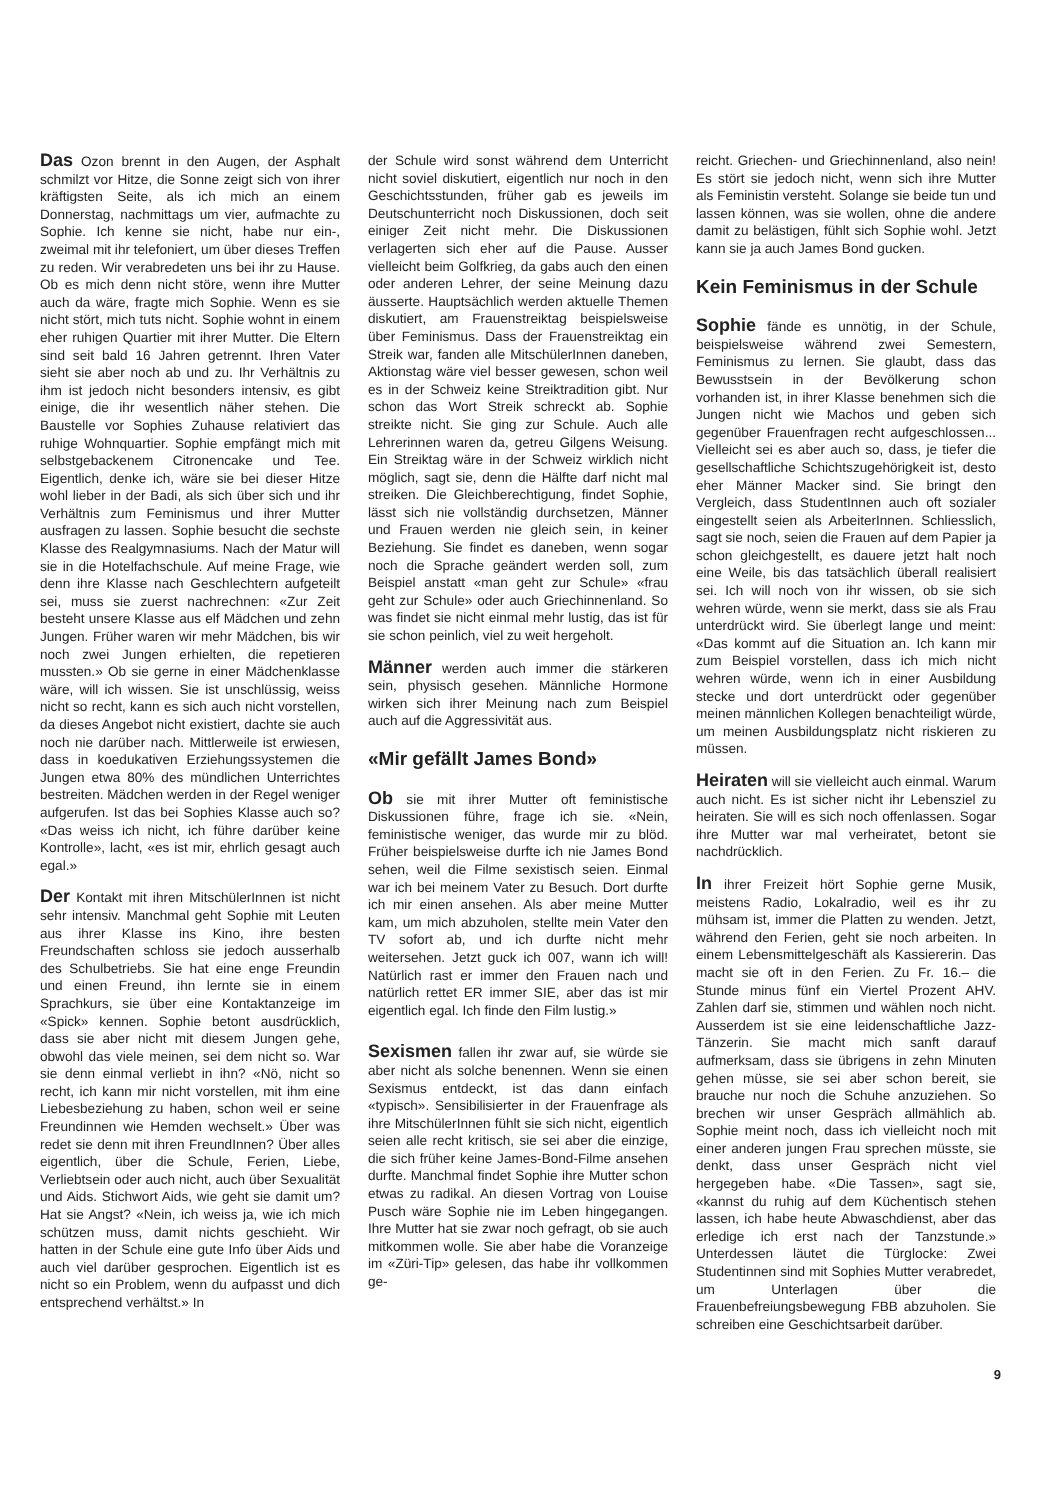Das Ozon brennt in den Augen, der Asphalt schmilzt vor Hitze, die Sonne zeigt sich von ihrer kräftigsten Seite, als ich mich an einem Donnerstag, nachmittags um vier, aufmachte zu Sophie. Ich kenne sie nicht, habe nur ein-, zweimal mit ihr telefoniert, um über dieses Treffen zu reden. Wir verabredeten uns bei ihr zu Hause. Ob es mich denn nicht störe, wenn ihre Mutter auch da wäre, fragte mich Sophie. Wenn es sie nicht stört, mich tuts nicht. Sophie wohnt in einem eher ruhigen Quartier mit ihrer Mutter. Die Eltern sind seit bald 16 Jahren getrennt. Ihren Vater sieht sie aber noch ab und zu. Ihr Verhältnis zu ihm ist jedoch nicht besonders intensiv, es gibt einige, die ihr wesentlich näher stehen. Die Baustelle vor Sophies Zuhause relativiert das ruhige Wohnquartier. Sophie empfängt mich mit selbstgebackenem Citronencake und Tee. Eigentlich, denke ich, wäre sie bei dieser Hitze wohl lieber in der Badi, als sich über sich und ihr Verhältnis zum Feminismus und ihrer Mutter ausfragen zu lassen. Sophie besucht die sechste Klasse des Realgymnasiums. Nach der Matur will sie in die Hotelfachschule. Auf meine Frage, wie denn ihre Klasse nach Geschlechtern aufgeteilt sei, muss sie zuerst nachrechnen: «Zur Zeit besteht unsere Klasse aus elf Mädchen und zehn Jungen. Früher waren wir mehr Mädchen, bis wir noch zwei Jungen erhielten, die repetieren mussten.» Ob sie gerne in einer Mädchenklasse wäre, will ich wissen. Sie ist unschlüssig, weiss nicht so recht, kann es sich auch nicht vorstellen, da dieses Angebot nicht existiert, dachte sie auch noch nie darüber nach. Mittlerweile ist erwiesen, dass in koedukativen Erziehungssystemen die Jungen etwa 80% des mündlichen Unterrichtes bestreiten. Mädchen werden in der Regel weniger aufgerufen. Ist das bei Sophies Klasse auch so? «Das weiss ich nicht, ich führe darüber keine Kontrolle», lacht, «es ist mir, ehrlich gesagt auch egal.»
Der Kontakt mit ihren MitschülerInnen ist nicht sehr intensiv. Manchmal geht Sophie mit Leuten aus ihrer Klasse ins Kino, ihre besten Freundschaften schloss sie jedoch ausserhalb des Schulbetriebs. Sie hat eine enge Freundin und einen Freund, ihn lernte sie in einem Sprachkurs, sie über eine Kontaktanzeige im «Spick» kennen. Sophie betont ausdrücklich, dass sie aber nicht mit diesem Jungen gehe, obwohl das viele meinen, sei dem nicht so. War sie denn einmal verliebt in ihn? «Nö, nicht so recht, ich kann mir nicht vorstellen, mit ihm eine Liebesbeziehung zu haben, schon weil er seine Freundinnen wie Hemden wechselt.» Über was redet sie denn mit ihren FreundInnen? Über alles eigentlich, über die Schule, Ferien, Liebe, Verliebtsein oder auch nicht, auch über Sexualität und Aids. Stichwort Aids, wie geht sie damit um? Hat sie Angst? «Nein, ich weiss ja, wie ich mich schützen muss, damit nichts geschieht. Wir hatten in der Schule eine gute Info über Aids und auch viel darüber gesprochen. Eigentlich ist es nicht so ein Problem, wenn du aufpasst und dich entsprechend verhältst.» In
der Schule wird sonst während dem Unterricht nicht soviel diskutiert, eigentlich nur noch in den Geschichtsstunden, früher gab es jeweils im Deutschunterricht noch Diskussionen, doch seit einiger Zeit nicht mehr. Die Diskussionen verlagerten sich eher auf die Pause. Ausser vielleicht beim Golfkrieg, da gabs auch den einen oder anderen Lehrer, der seine Meinung dazu äusserte. Hauptsächlich werden aktuelle Themen diskutiert, am Frauenstreiktag beispielsweise über Feminismus. Dass der Frauenstreiktag ein Streik war, fanden alle MitschülerInnen daneben, Aktionstag wäre viel besser gewesen, schon weil es in der Schweiz keine Streiktradition gibt. Nur schon das Wort Streik schreckt ab. Sophie streikte nicht. Sie ging zur Schule. Auch alle Lehrerinnen waren da, getreu Gilgens Weisung. Ein Streiktag wäre in der Schweiz wirklich nicht möglich, sagt sie, denn die Hälfte darf nicht mal streiken. Die Gleichberechtigung, findet Sophie, lässt sich nie vollständig durchsetzen, Männer und Frauen werden nie gleich sein, in keiner Beziehung. Sie findet es daneben, wenn sogar noch die Sprache geändert werden soll, zum Beispiel anstatt «man geht zur Schule» «frau geht zur Schule» oder auch Griechinnenland. So was findet sie nicht einmal mehr lustig, das ist für sie schon peinlich, viel zu weit hergeholt.
Männer werden auch immer die stärkeren sein, physisch gesehen. Männliche Hormone wirken sich ihrer Meinung nach zum Beispiel auch auf die Aggressivität aus.
«Mir gefällt James Bond»
Ob sie mit ihrer Mutter oft feministische Diskussionen führe, frage ich sie. «Nein, feministische weniger, das wurde mir zu blöd. Früher beispielsweise durfte ich nie James Bond sehen, weil die Filme sexistisch seien. Einmal war ich bei meinem Vater zu Besuch. Dort durfte ich mir einen ansehen. Als aber meine Mutter kam, um mich abzuholen, stellte mein Vater den TV sofort ab, und ich durfte nicht mehr weitersehen. Jetzt guck ich 007, wann ich will! Natürlich rast er immer den Frauen nach und natürlich rettet ER immer SIE, aber das ist mir eigentlich egal. Ich finde den Film lustig.»
Sexismen fallen ihr zwar auf, sie würde sie aber nicht als solche benennen. Wenn sie einen Sexismus entdeckt, ist das dann einfach «typisch». Sensibilisierter in der Frauenfrage als ihre MitschülerInnen fühlt sie sich nicht, eigentlich seien alle recht kritisch, sie sei aber die einzige, die sich früher keine James-Bond-Filme ansehen durfte. Manchmal findet Sophie ihre Mutter schon etwas zu radikal. An diesen Vortrag von Louise Pusch wäre Sophie nie im Leben hingegangen. Ihre Mutter hat sie zwar noch gefragt, ob sie auch mitkommen wolle. Sie aber habe die Voranzeige im «Züri-Tip» gelesen, das habe ihr vollkommen ge-
reicht. Griechen- und Griechinnenland, also nein! Es stört sie jedoch nicht, wenn sich ihre Mutter als Feministin versteht. Solange sie beide tun und lassen können, was sie wollen, ohne die andere damit zu belästigen, fühlt sich Sophie wohl. Jetzt kann sie ja auch James Bond gucken.
Kein Feminismus in der Schule
Sophie fände es unnötig, in der Schule, beispielsweise während zwei Semestern, Feminismus zu lernen. Sie glaubt, dass das Bewusstsein in der Bevölkerung schon vorhanden ist, in ihrer Klasse benehmen sich die Jungen nicht wie Machos und geben sich gegenüber Frauenfragen recht aufgeschlossen... Vielleicht sei es aber auch so, dass, je tiefer die gesellschaftliche Schichtszugehörigkeit ist, desto eher Männer Macker sind. Sie bringt den Vergleich, dass StudentInnen auch oft sozialer eingestellt seien als ArbeiterInnen. Schliesslich, sagt sie noch, seien die Frauen auf dem Papier ja schon gleichgestellt, es dauere jetzt halt noch eine Weile, bis das tatsächlich überall realisiert sei. Ich will noch von ihr wissen, ob sie sich wehren würde, wenn sie merkt, dass sie als Frau unterdrückt wird. Sie überlegt lange und meint: «Das kommt auf die Situation an. Ich kann mir zum Beispiel vorstellen, dass ich mich nicht wehren würde, wenn ich in einer Ausbildung stecke und dort unterdrückt oder gegenüber meinen männlichen Kollegen benachteiligt würde, um meinen Ausbildungsplatz nicht riskieren zu müssen.
Heiraten will sie vielleicht auch einmal. Warum auch nicht. Es ist sicher nicht ihr Lebensziel zu heiraten. Sie will es sich noch offenlassen. Sogar ihre Mutter war mal verheiratet, betont sie nachdrücklich.
In ihrer Freizeit hört Sophie gerne Musik, meistens Radio, Lokalradio, weil es ihr zu mühsam ist, immer die Platten zu wenden. Jetzt, während den Ferien, geht sie noch arbeiten. In einem Lebensmittelgeschäft als Kassiererin. Das macht sie oft in den Ferien. Zu Fr. 16.– die Stunde minus fünf ein Viertel Prozent AHV. Zahlen darf sie, stimmen und wählen noch nicht. Ausserdem ist sie eine leidenschaftliche Jazz-Tänzerin. Sie macht mich sanft darauf aufmerksam, dass sie übrigens in zehn Minuten gehen müsse, sie sei aber schon bereit, sie brauche nur noch die Schuhe anzuziehen. So brechen wir unser Gespräch allmählich ab. Sophie meint noch, dass ich vielleicht noch mit einer anderen jungen Frau sprechen müsste, sie denkt, dass unser Gespräch nicht viel hergegeben habe. «Die Tassen», sagt sie, «kannst du ruhig auf dem Küchentisch stehen lassen, ich habe heute Abwaschdienst, aber das erledige ich erst nach der Tanzstunde.» Unterdessen läutet die Türglocke: Zwei Studentinnen sind mit Sophies Mutter verabredet, um Unterlagen über die Frauenbefreiungsbewegung FBB abzuholen. Sie schreiben eine Geschichtsarbeit darüber.
9